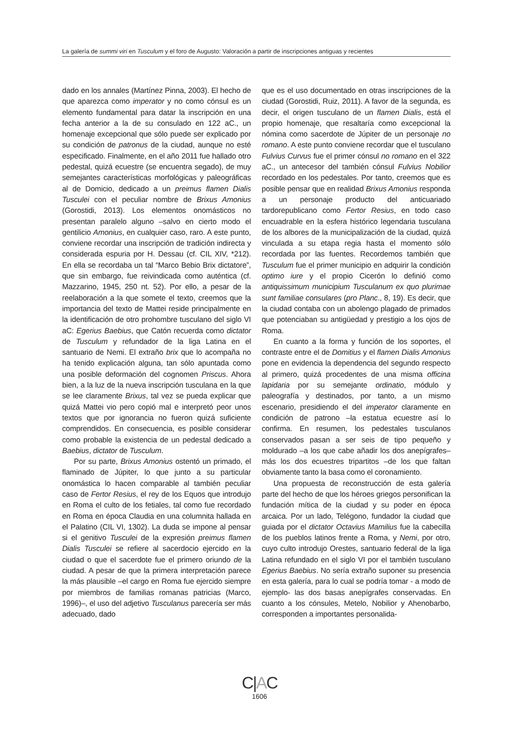La galería de summi viri en Tusculum y el foro de Augusto: Valoración a partir de inscripciones antiguas y recientes
dado en los annales (Martínez Pinna, 2003). El hecho de que aparezca como imperator y no como cónsul es un elemento fundamental para datar la inscripción en una fecha anterior a la de su consulado en 122 aC., un homenaje excepcional que sólo puede ser explicado por su condición de patronus de la ciudad, aunque no esté especificado. Finalmente, en el año 2011 fue hallado otro pedestal, quizá ecuestre (se encuentra segado), de muy semejantes características morfológicas y paleográficas al de Domicio, dedicado a un preimus flamen Dialis Tusculei con el peculiar nombre de Brixus Amonius (Gorostidi, 2013). Los elementos onomásticos no presentan paralelo alguno –salvo en cierto modo el gentilicio Amonius, en cualquier caso, raro. A este punto, conviene recordar una inscripción de tradición indirecta y considerada espuria por H. Dessau (cf. CIL XIV, *212). En ella se recordaba un tal “Marco Bebio Brix dictatore”, que sin embargo, fue reivindicada como auténtica (cf. Mazzarino, 1945, 250 nt. 52). Por ello, a pesar de la reelaboración a la que somete el texto, creemos que la importancia del texto de Mattei reside principalmente en la identificación de otro prohombre tusculano del siglo VI aC: Egerius Baebius, que Catón recuerda como dictator de Tusculum y refundador de la liga Latina en el santuario de Nemi. El extraño brix que lo acompaña no ha tenido explicación alguna, tan sólo apuntada como una posible deformación del cognomen Priscus. Ahora bien, a la luz de la nueva inscripción tusculana en la que se lee claramente Brixus, tal vez se pueda explicar que quizá Mattei vio pero copió mal e interpretó peor unos textos que por ignorancia no fueron quizá suficiente comprendidos. En consecuencia, es posible considerar como probable la existencia de un pedestal dedicado a Baebius, dictator de Tusculum.
Por su parte, Brixus Amonius ostentó un primado, el flaminado de Júpiter, lo que junto a su particular onomástica lo hacen comparable al también peculiar caso de Fertor Resius, el rey de los Equos que introdujo en Roma el culto de los fetiales, tal como fue recordado en Roma en época Claudia en una columnita hallada en el Palatino (CIL VI, 1302). La duda se impone al pensar si el genitivo Tusculei de la expresión preimus flamen Dialis Tusculei se refiere al sacerdocio ejercido en la ciudad o que el sacerdote fue el primero oriundo de la ciudad. A pesar de que la primera interpretación parece la más plausible –el cargo en Roma fue ejercido siempre por miembros de familias romanas patricias (Marco, 1996)–, el uso del adjetivo Tusculanus parecería ser más adecuado, dado
que es el uso documentado en otras inscripciones de la ciudad (Gorostidi, Ruiz, 2011). A favor de la segunda, es decir, el origen tusculano de un flamen Dialis, está el propio homenaje, que resaltaría como excepcional la nómina como sacerdote de Júpiter de un personaje no romano. A este punto conviene recordar que el tusculano Fulvius Curvus fue el primer cónsul no romano en el 322 aC., un antecesor del también cónsul Fulvius Nobilior recordado en los pedestales. Por tanto, creemos que es posible pensar que en realidad Brixus Amonius responda a un personaje producto del anticuariado tardorepublicano como Fertor Resius, en todo caso encuadrable en la esfera histórico legendaria tusculana de los albores de la municipalización de la ciudad, quizá vinculada a su etapa regia hasta el momento sólo recordada por las fuentes. Recordemos también que Tusculum fue el primer municipio en adquirir la condición optimo iure y el propio Cicerón lo definió como antiquissimum municipium Tusculanum ex quo plurimae sunt familiae consulares (pro Planc., 8, 19). Es decir, que la ciudad contaba con un abolengo plagado de primados que potenciaban su antigüedad y prestigio a los ojos de Roma.
En cuanto a la forma y función de los soportes, el contraste entre el de Domitius y el flamen Dialis Amonius pone en evidencia la dependencia del segundo respecto al primero, quizá procedentes de una misma officina lapidaria por su semejante ordinatio, módulo y paleografía y destinados, por tanto, a un mismo escenario, presidiendo el del imperator claramente en condición de patrono –la estatua ecuestre así lo confirma. En resumen, los pedestales tusculanos conservados pasan a ser seis de tipo pequeño y moldurado –a los que cabe añadir los dos anepígrafes– más los dos ecuestres tripartitos –de los que faltan obviamente tanto la basa como el coronamiento.
Una propuesta de reconstrucción de esta galería parte del hecho de que los héroes griegos personifican la fundación mítica de la ciudad y su poder en época arcaica. Por un lado, Telégono, fundador la ciudad que guiada por el dictator Octavius Mamilius fue la cabecilla de los pueblos latinos frente a Roma, y Nemi, por otro, cuyo culto introdujo Orestes, santuario federal de la liga Latina refundado en el siglo VI por el también tusculano Egerius Baebius. No sería extraño suponer su presencia en esta galería, para lo cual se podría tomar - a modo de ejemplo- las dos basas anepígrafes conservadas. En cuanto a los cónsules, Metelo, Nobilior y Ahenobarbo, corresponden a importantes personalida-
C|AC
1606